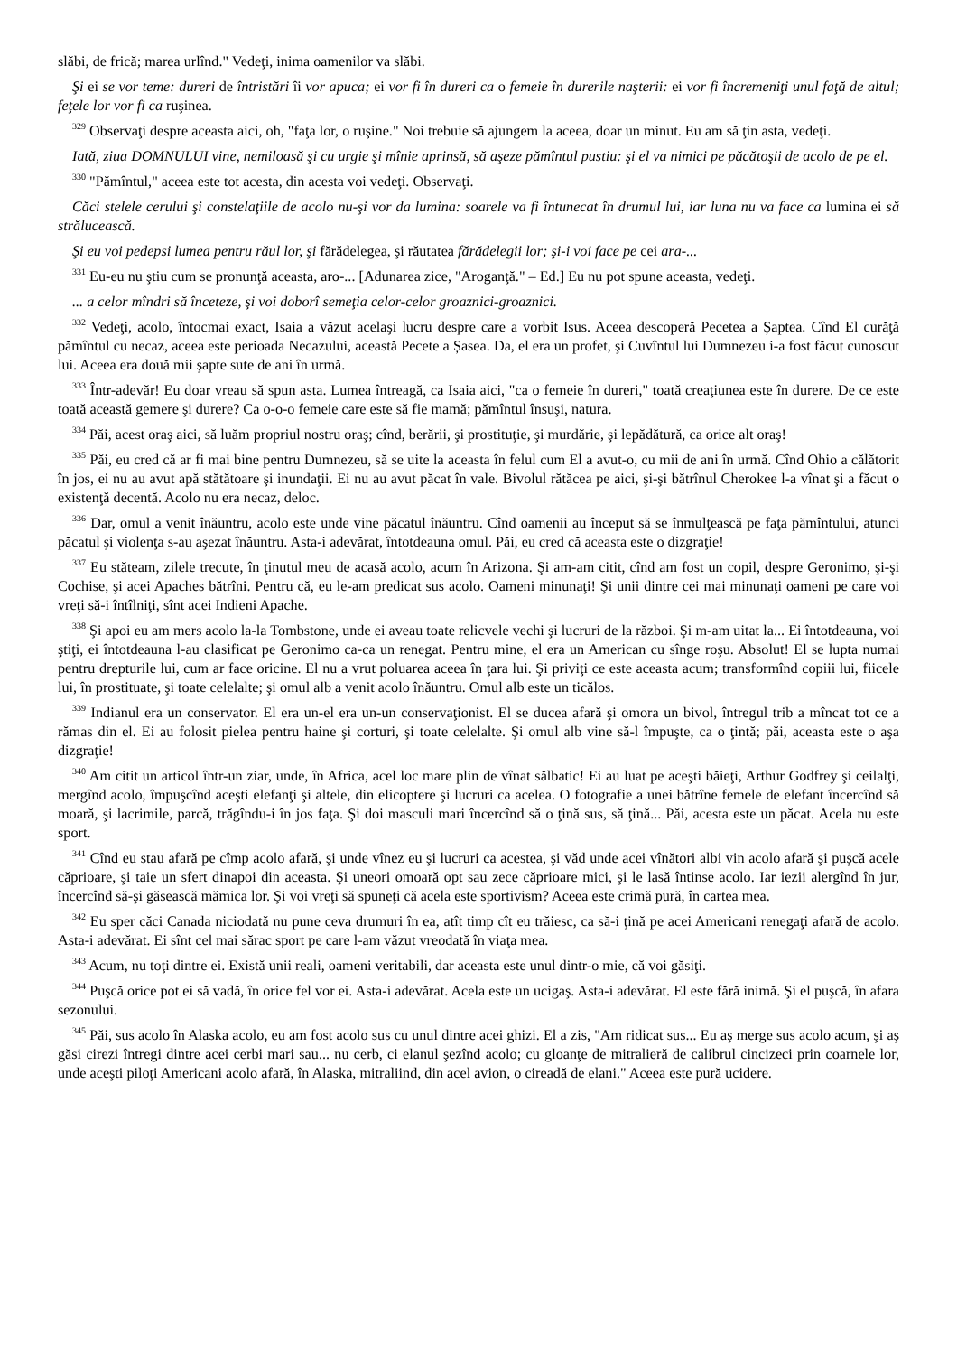slăbi, de frică; marea urlînd." Vedeţi, inima oamenilor va slăbi.
Şi ei se vor teme: dureri de întristări îi vor apuca; ei vor fi în dureri ca o femeie în durerile naşterii: ei vor fi încremeniţi unul faţă de altul; feţele lor vor fi ca ruşinea.
<sup>329</sup> Observaţi despre aceasta aici, oh, "faţa lor, o ruşine." Noi trebuie să ajungem la aceea, doar un minut. Eu am să ţin asta, vedeţi.
Iată, ziua DOMNULUI vine, nemiloasă şi cu urgie şi mînie aprinsă, să aşeze pămîntul pustiu: şi el va nimici pe păcătoşii de acolo de pe el.
<sup>330</sup> "Pămîntul," aceea este tot acesta, din acesta voi vedeţi. Observaţi.
Căci stelele cerului şi constelaţiile de acolo nu-şi vor da lumina: soarele va fi întunecat în drumul lui, iar luna nu va face ca lumina ei să strălucească.
Şi eu voi pedepsi lumea pentru răul lor, şi fărădelegea, şi răutatea fărădelegii lor; şi-i voi face pe cei ara-...
<sup>331</sup> Eu-eu nu ştiu cum se pronunţă aceasta, aro-... [Adunarea zice, "Aroganţă." – Ed.] Eu nu pot spune aceasta, vedeţi.
... a celor mîndri să înceteze, şi voi doborî semeţia celor-celor groaznici-groaznici.
<sup>332</sup> Vedeţi, acolo, întocmai exact, Isaia a văzut acelaşi lucru despre care a vorbit Isus. Aceea descoperă Pecetea a Șaptea. Cînd El curăţă pămîntul cu necaz, aceea este perioada Necazului, această Pecete a Șasea. Da, el era un profet, şi Cuvîntul lui Dumnezeu i-a fost făcut cunoscut lui. Aceea era două mii şapte sute de ani în urmă.
<sup>333</sup> Într-adevăr! Eu doar vreau să spun asta. Lumea întreagă, ca Isaia aici, "ca o femeie în dureri," toată creaţiunea este în durere. De ce este toată această gemere şi durere? Ca o-o-o femeie care este să fie mamă; pămîntul însuşi, natura.
<sup>334</sup> Păi, acest oraş aici, să luăm propriul nostru oraş; cînd, berării, şi prostituţie, şi murdărie, şi lepădătură, ca orice alt oraş!
<sup>335</sup> Păi, eu cred că ar fi mai bine pentru Dumnezeu, să se uite la aceasta în felul cum El a avut-o, cu mii de ani în urmă. Cînd Ohio a călătorit în jos, ei nu au avut apă stătătoare şi inundaţii. Ei nu au avut păcat în vale. Bivolul rătăcea pe aici, şi-şi bătrînul Cherokee l-a vînat şi a făcut o existenţă decentă. Acolo nu era necaz, deloc.
<sup>336</sup> Dar, omul a venit înăuntru, acolo este unde vine păcatul înăuntru. Cînd oamenii au început să se înmulţească pe faţa pămîntului, atunci păcatul şi violenţa s-au aşezat înăuntru. Asta-i adevărat, întotdeauna omul. Păi, eu cred că aceasta este o dizgraţie!
<sup>337</sup> Eu stăteam, zilele trecute, în ţinutul meu de acasă acolo, acum în Arizona. Şi am-am citit, cînd am fost un copil, despre Geronimo, şi-şi Cochise, şi acei Apaches bătrîni. Pentru că, eu le-am predicat sus acolo. Oameni minunaţi! Şi unii dintre cei mai minunaţi oameni pe care voi vreţi să-i întîlniţi, sînt acei Indieni Apache.
<sup>338</sup> Şi apoi eu am mers acolo la-la Tombstone, unde ei aveau toate relicvele vechi şi lucruri de la război. Şi m-am uitat la... Ei întotdeauna, voi ştiţi, ei întotdeauna l-au clasificat pe Geronimo ca-ca un renegat. Pentru mine, el era un American cu sînge roşu. Absolut! El se lupta numai pentru drepturile lui, cum ar face oricine. El nu a vrut poluarea aceea în ţara lui. Şi priviţi ce este aceasta acum; transformînd copiii lui, fiicele lui, în prostituate, şi toate celelalte; şi omul alb a venit acolo înăuntru. Omul alb este un ticălos.
<sup>339</sup> Indianul era un conservator. El era un-el era un-un conservaţionist. El se ducea afară şi omora un bivol, întregul trib a mîncat tot ce a rămas din el. Ei au folosit pielea pentru haine şi corturi, şi toate celelalte. Şi omul alb vine să-l împuşte, ca o ţintă; păi, aceasta este o aşa dizgraţie!
<sup>340</sup> Am citit un articol într-un ziar, unde, în Africa, acel loc mare plin de vînat sălbatic! Ei au luat pe aceşti băieţi, Arthur Godfrey şi ceilalţi, mergînd acolo, împuşcînd aceşti elefanţi şi altele, din elicoptere şi lucruri ca acelea. O fotografie a unei bătrîne femele de elefant încercînd să moară, şi lacrimile, parcă, trăgîndu-i în jos faţa. Şi doi masculi mari încercînd să o ţină sus, să ţină... Păi, acesta este un păcat. Acela nu este sport.
<sup>341</sup> Cînd eu stau afară pe cîmp acolo afară, şi unde vînez eu şi lucruri ca acestea, şi văd unde acei vînători albi vin acolo afară şi puşcă acele căprioare, şi taie un sfert dinapoi din aceasta. Şi uneori omoară opt sau zece căprioare mici, şi le lasă întinse acolo. Iar iezii alergînd în jur, încercînd să-şi găsească mămica lor. Şi voi vreţi să spuneţi că acela este sportivism? Aceea este crimă pură, în cartea mea.
<sup>342</sup> Eu sper căci Canada niciodată nu pune ceva drumuri în ea, atît timp cît eu trăiesc, ca să-i ţină pe acei Americani renegaţi afară de acolo. Asta-i adevărat. Ei sînt cel mai sărac sport pe care l-am văzut vreodată în viaţa mea.
<sup>343</sup> Acum, nu toţi dintre ei. Există unii reali, oameni veritabili, dar aceasta este unul dintr-o mie, că voi găsiţi.
<sup>344</sup> Puşcă orice pot ei să vadă, în orice fel vor ei. Asta-i adevărat. Acela este un ucigaş. Asta-i adevărat. El este fără inimă. Şi el puşcă, în afara sezonului.
<sup>345</sup> Păi, sus acolo în Alaska acolo, eu am fost acolo sus cu unul dintre acei ghizi. El a zis, "Am ridicat sus... Eu aş merge sus acolo acum, şi aş găsi cirezi întregi dintre acei cerbi mari sau... nu cerb, ci elanul şezînd acolo; cu gloanţe de mitralieră de calibrul cincizeci prin coarnele lor, unde aceşti piloţi Americani acolo afară, în Alaska, mitraliind, din acel avion, o cireadă de elani." Aceea este pură ucidere.